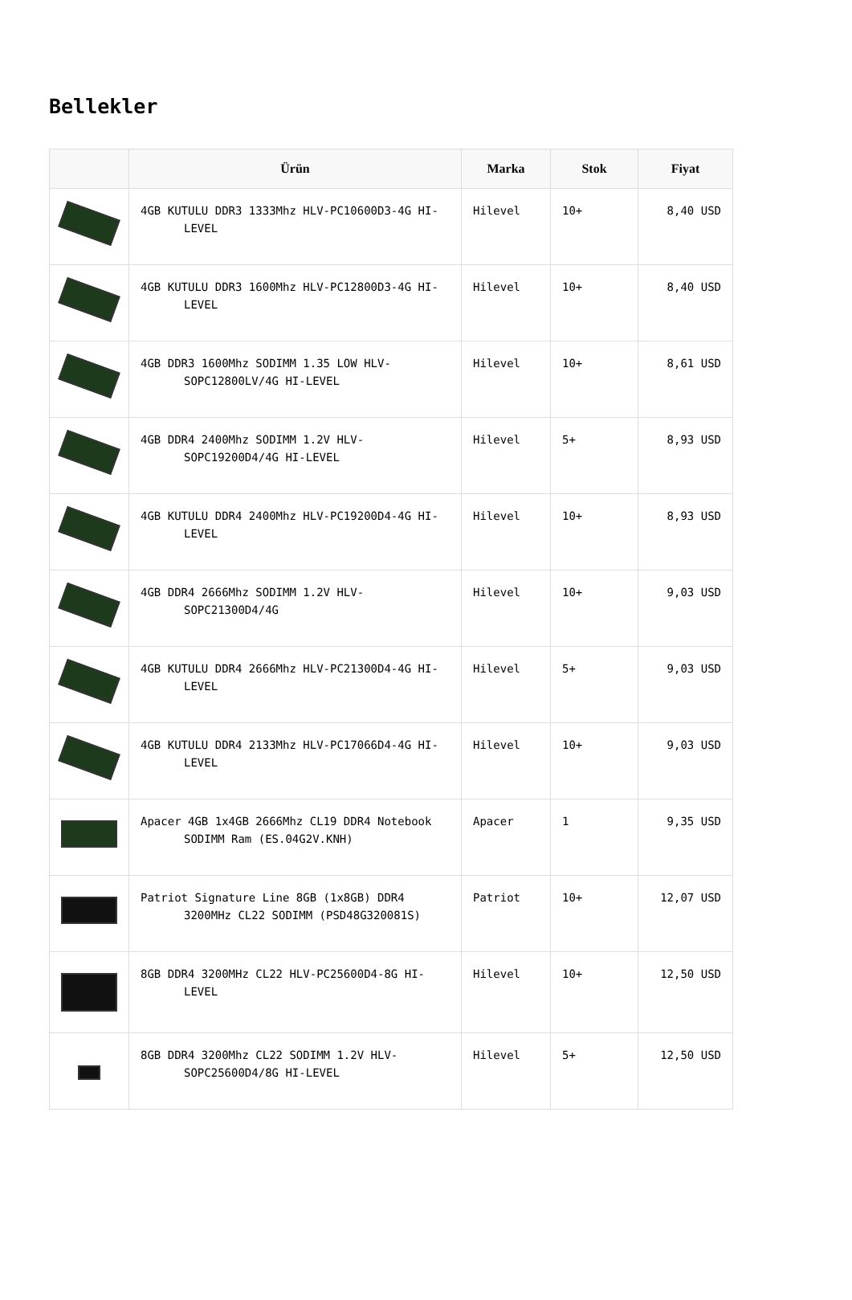Bellekler
| | Ürün | Marka | Stok | Fiyat |
| --- | --- | --- | --- | --- |
| | 4GB KUTULU DDR3 1333Mhz HLV-PC10600D3-4G HI-LEVEL | Hilevel | 10+ | 8,40 USD |
| | 4GB KUTULU DDR3 1600Mhz HLV-PC12800D3-4G HI-LEVEL | Hilevel | 10+ | 8,40 USD |
| | 4GB DDR3 1600Mhz SODIMM 1.35 LOW HLV-SOPC12800LV/4G HI-LEVEL | Hilevel | 10+ | 8,61 USD |
| | 4GB DDR4 2400Mhz SODIMM 1.2V HLV-SOPC19200D4/4G HI-LEVEL | Hilevel | 5+ | 8,93 USD |
| | 4GB KUTULU DDR4 2400Mhz HLV-PC19200D4-4G HI-LEVEL | Hilevel | 10+ | 8,93 USD |
| | 4GB DDR4 2666Mhz SODIMM 1.2V HLV-SOPC21300D4/4G | Hilevel | 10+ | 9,03 USD |
| | 4GB KUTULU DDR4 2666Mhz HLV-PC21300D4-4G HI-LEVEL | Hilevel | 5+ | 9,03 USD |
| | 4GB KUTULU DDR4 2133Mhz HLV-PC17066D4-4G HI-LEVEL | Hilevel | 10+ | 9,03 USD |
| | Apacer 4GB 1x4GB 2666Mhz CL19 DDR4 Notebook SODIMM Ram (ES.04G2V.KNH) | Apacer | 1 | 9,35 USD |
| | Patriot Signature Line 8GB (1x8GB) DDR4 3200MHz CL22 SODIMM (PSD48G320081S) | Patriot | 10+ | 12,07 USD |
| | 8GB DDR4 3200MHz CL22 HLV-PC25600D4-8G HI-LEVEL | Hilevel | 10+ | 12,50 USD |
| | 8GB DDR4 3200Mhz CL22 SODIMM 1.2V HLV-SOPC25600D4/8G HI-LEVEL | Hilevel | 5+ | 12,50 USD |